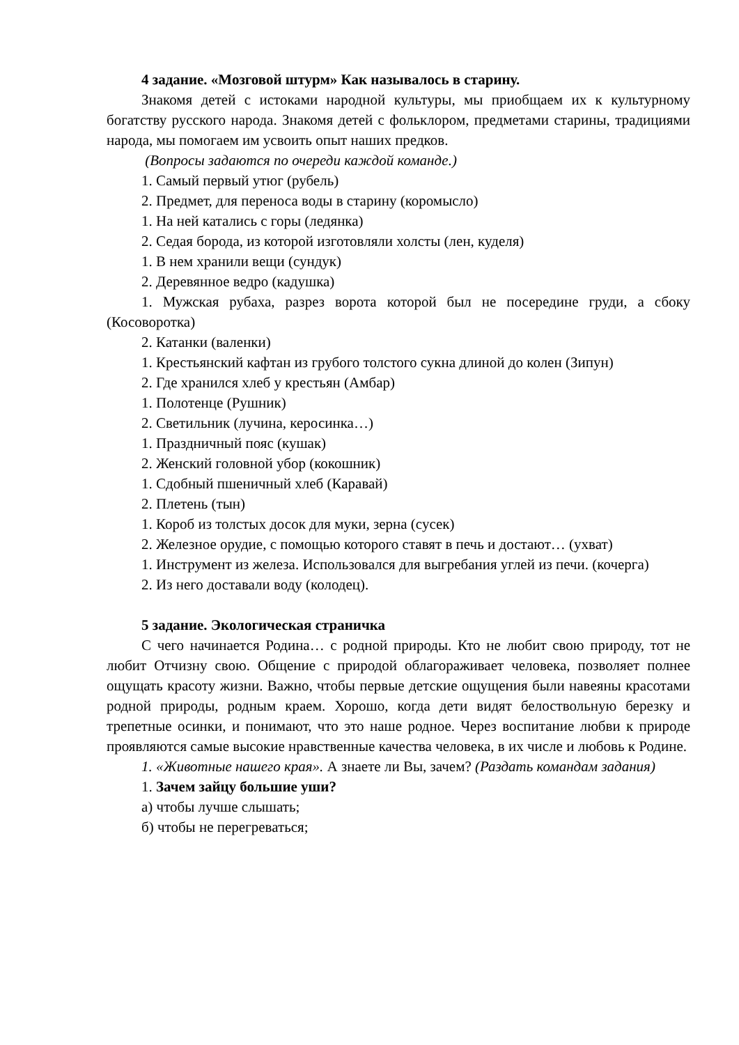4 задание. «Мозговой штурм» Как называлось в старину.
Знакомя детей с истоками народной культуры, мы приобщаем их к культурному богатству русского народа. Знакомя детей с фольклором, предметами старины, традициями народа, мы помогаем им усвоить опыт наших предков.
(Вопросы задаются по очереди каждой команде.)
1. Самый первый утюг (рубель)
2. Предмет, для переноса воды в старину (коромысло)
1. На ней катались с горы (ледянка)
2. Седая борода, из которой изготовляли холсты (лен, куделя)
1. В нем хранили вещи (сундук)
2. Деревянное ведро (кадушка)
1. Мужская рубаха, разрез ворота которой был не посередине груди, а сбоку (Косоворотка)
2. Катанки (валенки)
1. Крестьянский кафтан из грубого толстого сукна длиной до колен (Зипун)
2. Где хранился хлеб у крестьян (Амбар)
1. Полотенце (Рушник)
2. Светильник (лучина, керосинка…)
1. Праздничный пояс (кушак)
2. Женский головной убор (кокошник)
1. Сдобный пшеничный хлеб (Каравай)
2. Плетень (тын)
1. Короб из толстых досок для муки, зерна (сусек)
2. Железное орудие, с помощью которого ставят в печь и достают… (ухват)
1. Инструмент из железа. Использовался для выгребания углей из печи. (кочерга)
2. Из него доставали воду (колодец).
5 задание. Экологическая страничка
С чего начинается Родина… с родной природы. Кто не любит свою природу, тот не любит Отчизну свою. Общение с природой облагораживает человека, позволяет полнее ощущать красоту жизни. Важно, чтобы первые детские ощущения были навеяны красотами родной природы, родным краем. Хорошо, когда дети видят белоствольную березку и трепетные осинки, и понимают, что это наше родное. Через воспитание любви к природе проявляются самые высокие нравственные качества человека, в их числе и любовь к Родине.
1. «Животные нашего края». А знаете ли Вы, зачем? (Раздать командам задания)
1. Зачем зайцу большие уши?
а) чтобы лучше слышать;
б) чтобы не перегреваться;